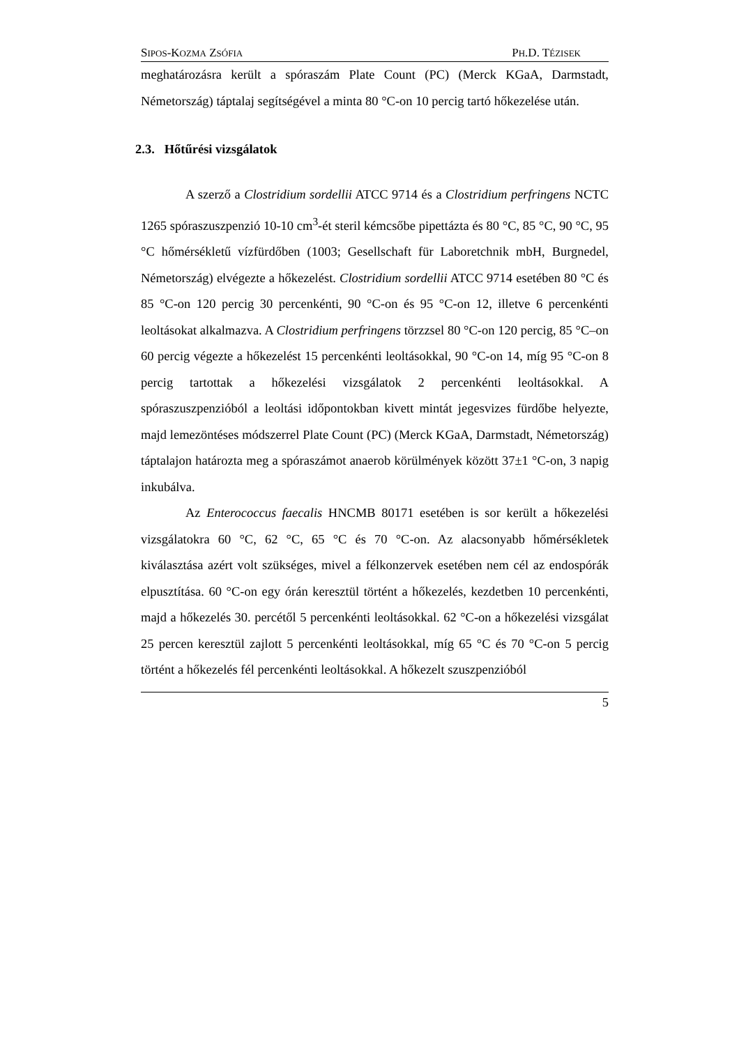SIPOS-KOZMA ZSÓFIA PH.D. TÉZISEK
meghatározásra került a spóraszám Plate Count (PC) (Merck KGaA, Darmstadt, Németország) táptalaj segítségével a minta 80 °C-on 10 percig tartó hőkezelése után.
2.3. Hőtűrési vizsgálatok
A szerző a Clostridium sordellii ATCC 9714 és a Clostridium perfringens NCTC 1265 spóraszuszpenzió 10-10 cm<sup>3</sup>-ét steril kémcsőbe pipettázta és 80 °C, 85 °C, 90 °C, 95 °C hőmérsékletű vízfürdőben (1003; Gesellschaft für Laboretchnik mbH, Burgnedel, Németország) elvégezte a hőkezelést. Clostridium sordellii ATCC 9714 esetében 80 °C és 85 °C-on 120 percig 30 percenkénti, 90 °C-on és 95 °C-on 12, illetve 6 percenkénti leoltásokat alkalmazva. A Clostridium perfringens törzzsel 80 °C-on 120 percig, 85 °C–on 60 percig végezte a hőkezelést 15 percenkénti leoltásokkal, 90 °C-on 14, míg 95 °C-on 8 percig tartottak a hőkezelési vizsgálatok 2 percenkénti leoltásokkal. A spóraszuszpenzióból a leoltási időpontokban kivett mintát jegesvizes fürdőbe helyezte, majd lemezöntéses módszerrel Plate Count (PC) (Merck KGaA, Darmstadt, Németország) táptalajon határozta meg a spóraszámot anaerob körülmények között 37±1 °C-on, 3 napig inkubálva.
Az Enterococcus faecalis HNCMB 80171 esetében is sor került a hőkezelési vizsgálatokra 60 °C, 62 °C, 65 °C és 70 °C-on. Az alacsonyabb hőmérsékletek kiválasztása azért volt szükséges, mivel a félkonzervek esetében nem cél az endospórák elpusztítása. 60 °C-on egy órán keresztül történt a hőkezelés, kezdetben 10 percenkénti, majd a hőkezelés 30. percétől 5 percenkénti leoltásokkal. 62 °C-on a hőkezelési vizsgálat 25 percen keresztül zajlott 5 percenkénti leoltásokkal, míg 65 °C és 70 °C-on 5 percig történt a hőkezelés fél percenkénti leoltásokkal. A hőkezelt szuszpenzióból
5